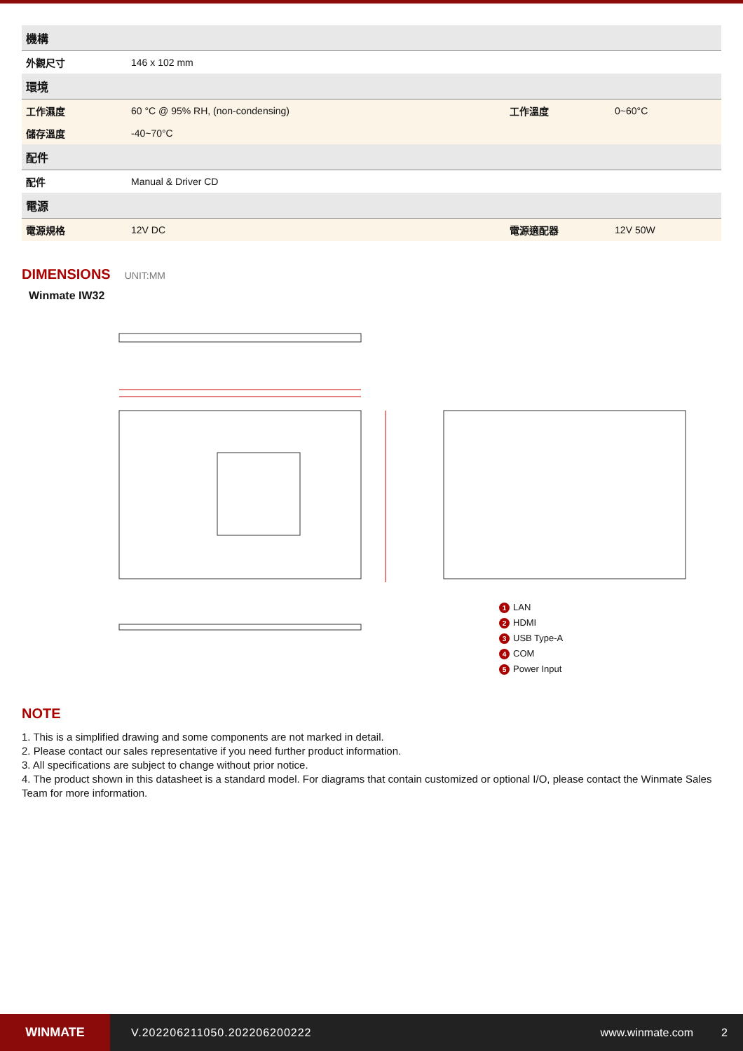| 機構 | | | |
| 外觀尺寸 | 146 x 102 mm | | |
| 環境 | | | |
| 工作濕度 | 60 °C @ 95% RH, (non-condensing) | 工作溫度 | 0~60°C |
| 儲存溫度 | -40~70°C | | |
| 配件 | | | |
| 配件 | Manual & Driver CD | | |
| 電源 | | | |
| 電源規格 | 12V DC | 電源適配器 | 12V 50W |
DIMENSIONS UNIT:MM
Winmate IW32
1 LAN
2 HDMI
3 USB Type-A
4 COM
5 Power Input
NOTE
1. This is a simplified drawing and some components are not marked in detail.
2. Please contact our sales representative if you need further product information.
3. All specifications are subject to change without prior notice.
4. The product shown in this datasheet is a standard model. For diagrams that contain customized or optional I/O, please contact the Winmate Sales Team for more information.
WINMATE
V.202206211050.202206200222 www.winmate.com 2